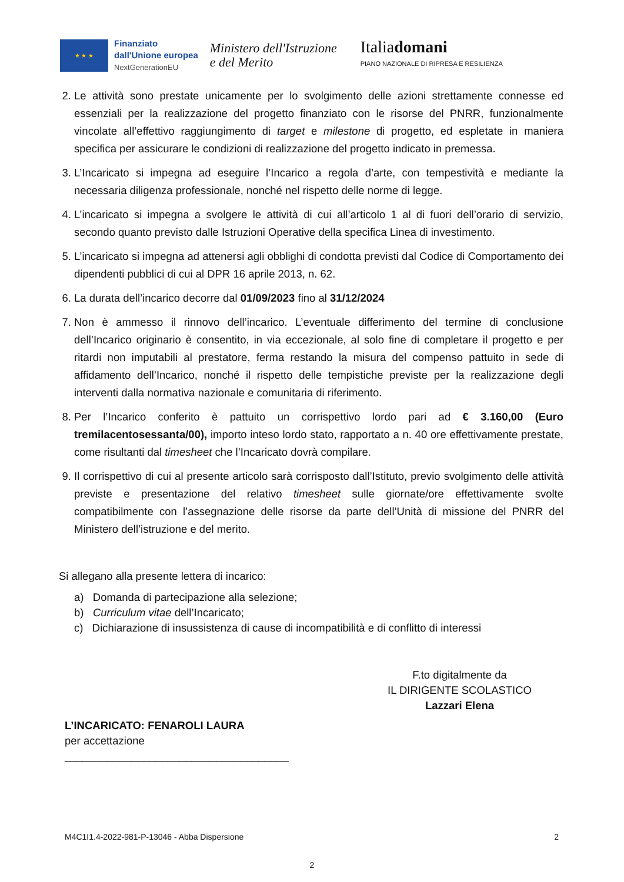★ ★ ★
Finanziato
dall'Unione europea
NextGenerationEU
Ministero dell'Istruzione
e del Merito
Italiadomani
PIANO NAZIONALE DI RIPRESA E RESILIENZA
2. Le attività sono prestate unicamente per lo svolgimento delle azioni strettamente connesse ed essenziali per la realizzazione del progetto finanziato con le risorse del PNRR, funzionalmente vincolate all’effettivo raggiungimento di target e milestone di progetto, ed espletate in maniera specifica per assicurare le condizioni di realizzazione del progetto indicato in premessa.
3. L’Incaricato si impegna ad eseguire l’Incarico a regola d’arte, con tempestività e mediante la necessaria diligenza professionale, nonché nel rispetto delle norme di legge.
4. L’incaricato si impegna a svolgere le attività di cui all’articolo 1 al di fuori dell’orario di servizio, secondo quanto previsto dalle Istruzioni Operative della specifica Linea di investimento.
5. L’incaricato si impegna ad attenersi agli obblighi di condotta previsti dal Codice di Comportamento dei dipendenti pubblici di cui al DPR 16 aprile 2013, n. 62.
6. La durata dell’incarico decorre dal 01/09/2023 fino al 31/12/2024
7. Non è ammesso il rinnovo dell’incarico. L’eventuale differimento del termine di conclusione dell’Incarico originario è consentito, in via eccezionale, al solo fine di completare il progetto e per ritardi non imputabili al prestatore, ferma restando la misura del compenso pattuito in sede di affidamento dell’Incarico, nonché il rispetto delle tempistiche previste per la realizzazione degli interventi dalla normativa nazionale e comunitaria di riferimento.
8. Per l’Incarico conferito è pattuito un corrispettivo lordo pari ad € 3.160,00 (Euro tremilacentosessanta/00), importo inteso lordo stato, rapportato a n. 40 ore effettivamente prestate, come risultanti dal timesheet che l’Incaricato dovrà compilare.
9. Il corrispettivo di cui al presente articolo sarà corrisposto dall’Istituto, previo svolgimento delle attività previste e presentazione del relativo timesheet sulle giornate/ore effettivamente svolte compatibilmente con l’assegnazione delle risorse da parte dell’Unità di missione del PNRR del Ministero dell’istruzione e del merito.
Si allegano alla presente lettera di incarico:
a) Domanda di partecipazione alla selezione;
b) Curriculum vitae dell’Incaricato;
c) Dichiarazione di insussistenza di cause di incompatibilità e di conflitto di interessi
F.to digitalmente da
IL DIRIGENTE SCOLASTICO
Lazzari Elena
L’INCARICATO: FENAROLI LAURA
per accettazione
_____________________________________
M4C1I1.4-2022-981-P-13046 - Abba Dispersione 2
2